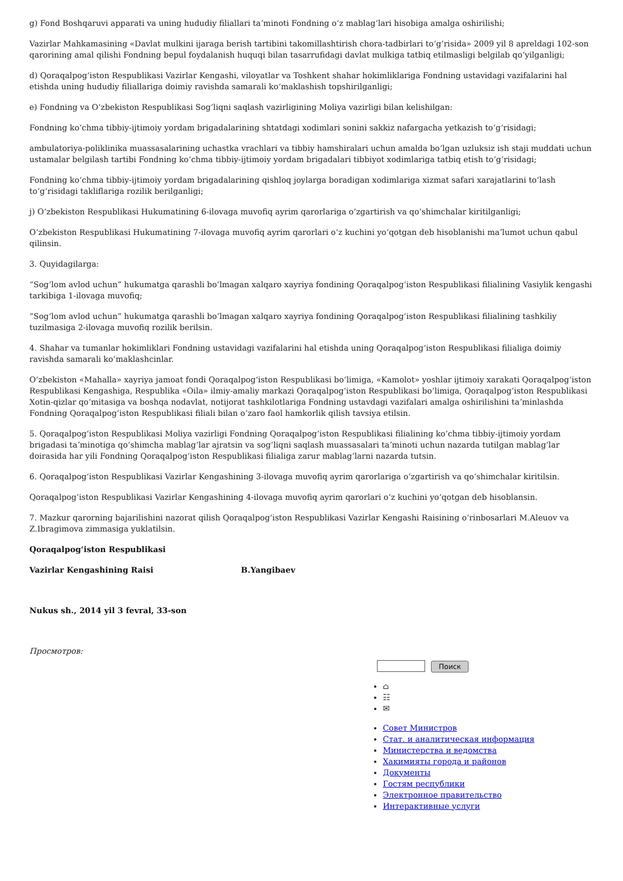g) Fond Boshqaruvi apparati va uning hududiy filiallari taʼminoti Fondning oʻz mablagʻlari hisobiga amalga oshirilishi;
Vazirlar Mahkamasining «Davlat mulkini ijaraga berish tartibini takomillashtirish chora-tadbirlari toʻgʻrisida» 2009 yil 8 apreldagi 102-son qarorining amal qilishi Fondning bepul foydalanish huquqi bilan tasarrufidagi davlat mulkiga tatbiq etilmasligi belgilab qoʻyilganligi;
d) Qoraqalpogʻiston Respublikasi Vazirlar Kengashi, viloyatlar va Toshkent shahar hokimliklariga Fondning ustavidagi vazifalarini hal etishda uning hududiy filiallariga doimiy ravishda samarali koʻmaklashish topshirilganligi;
e) Fondning va Oʻzbekiston Respublikasi Sogʻliqni saqlash vazirligining Moliya vazirligi bilan kelishilgan:
Fondning koʻchma tibbiy-ijtimoiy yordam brigadalarining shtatdagi xodimlari sonini sakkiz nafargacha yetkazish toʻgʻrisidagi;
ambulatoriya-poliklinika muassasalarining uchastka vrachlari va tibbiy hamshiralari uchun amalda boʻlgan uzluksiz ish staji muddati uchun ustamalar belgilash tartibi Fondning koʻchma tibbiy-ijtimoiy yordam brigadalari tibbiyot xodimlariga tatbiq etish toʻgʻrisidagi;
Fondning koʻchma tibbiy-ijtimoiy yordam brigadalarining qishloq joylarga boradigan xodimlariga xizmat safari xarajatlarini toʻlash toʻgʻrisidagi takliflariga rozilik berilganligi;
j) Oʻzbekiston Respublikasi Hukumatining 6-ilovaga muvofiq ayrim qarorlariga oʻzgartirish va qoʻshimchalar kiritilganligi;
Oʻzbekiston Respublikasi Hukumatining 7-ilovaga muvofiq ayrim qarorlari oʻz kuchini yoʻqotgan deb hisoblanishi maʼlumot uchun qabul qilinsin.
3. Quyidagilarga:
“Sogʻlom avlod uchun” hukumatga qarashli boʻlmagan xalqaro xayriya fondining Qoraqalpogʻiston Respublikasi filialining Vasiylik kengashi tarkibiga 1-ilovaga muvofiq;
“Sogʻlom avlod uchun” hukumatga qarashli boʻlmagan xalqaro xayriya fondining Qoraqalpogʻiston Respublikasi filialining tashkiliy tuzilmasiga 2-ilovaga muvofiq rozilik berilsin.
4. Shahar va tumanlar hokimliklari Fondning ustavidagi vazifalarini hal etishda uning Qoraqalpogʻiston Respublikasi filialiga doimiy ravishda samarali koʻmaklashcinlar.
Oʻzbekiston «Mahalla» xayriya jamoat fondi Qoraqalpogʻiston Respublikasi boʻlimiga, «Kamolot» yoshlar ijtimoiy xarakati Qoraqalpogʻiston Respublikasi Kengashiga, Respublika «Oila» ilmiy-amaliy markazi Qoraqalpogʻiston Respublikasi boʻlimiga, Qoraqalpogʻiston Respublikasi Xotin-qizlar qoʻmitasiga va boshqa nodavlat, notijorat tashkilotlariga Fondning ustavdagi vazifalari amalga oshirilishini taʼminlashda Fondning Qoraqalpogʻiston Respublikasi filiali bilan oʻzaro faol hamkorlik qilish tavsiya etilsin.
5. Qoraqalpogʻiston Respublikasi Moliya vazirligi Fondning Qoraqalpogʻiston Respublikasi filialining koʻchma tibbiy-ijtimoiy yordam brigadasi taʼminotiga qoʻshimcha mablagʻlar ajratsin va sogʻliqni saqlash muassasalari taʼminoti uchun nazarda tutilgan mablagʻlar doirasida har yili Fondning Qoraqalpogʻiston Respublikasi filialiga zarur mablagʻlarni nazarda tutsin.
6. Qoraqalpogʻiston Respublikasi Vazirlar Kengashining 3-ilovaga muvofiq ayrim qarorlariga oʻzgartirish va qoʻshimchalar kiritilsin.
Qoraqalpogʻiston Respublikasi Vazirlar Kengashining 4-ilovaga muvofiq ayrim qarorlari oʻz kuchini yoʻqotgan deb hisoblansin.
7. Mazkur qarorning bajarilishini nazorat qilish Qoraqalpogʻiston Respublikasi Vazirlar Kengashi Raisining oʻrinbosarlari M.Aleuov va Z.Ibragimova zimmasiga yuklatilsin.
Qoraqalpogʻiston Respublikasi
Vazirlar Kengashining Raisi B.Yangibaev
Nukus sh., 2014 yil 3 fevral, 33-son
Просмотров:
Поиск
⌂
☷
✉
Совет Министров
Стат. и аналитическая информация
Министерства и ведомства
Хакимияты города и районов
Документы
Гостям республики
Электронное правительство
Интерактивные услуги